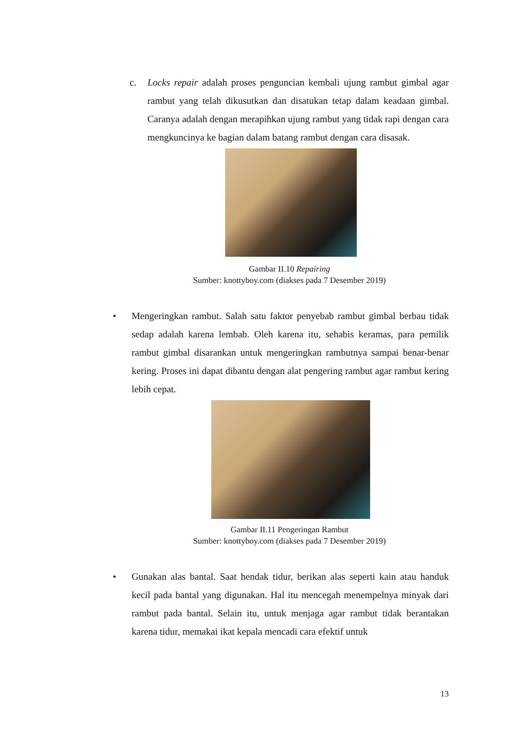c. Locks repair adalah proses penguncian kembali ujung rambut gimbal agar rambut yang telah dikusutkan dan disatukan tetap dalam keadaan gimbal. Caranya adalah dengan merapihkan ujung rambut yang tidak rapi dengan cara mengkuncinya ke bagian dalam batang rambut dengan cara disasak.
Gambar II.10 Repairing
Sumber: knottyboy.com (diakses pada 7 Desember 2019)
• Mengeringkan rambut. Salah satu faktor penyebab rambut gimbal berbau tidak sedap adalah karena lembab. Oleh karena itu, sehabis keramas, para pemilik rambut gimbal disarankan untuk mengeringkan rambutnya sampai benar-benar kering. Proses ini dapat dibantu dengan alat pengering rambut agar rambut kering lebih cepat.
Gambar II.11 Pengeringan Rambut
Sumber: knottyboy.com (diakses pada 7 Desember 2019)
• Gunakan alas bantal. Saat hendak tidur, berikan alas seperti kain atau handuk kecil pada bantal yang digunakan. Hal itu mencegah menempelnya minyak dari rambut pada bantal. Selain itu, untuk menjaga agar rambut tidak berantakan karena tidur, memakai ikat kepala mencadi cara efektif untuk
13